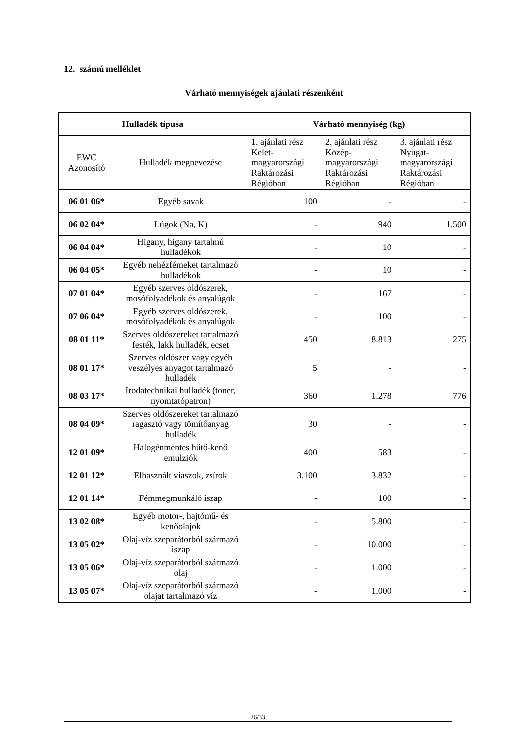12. számú melléklet
Várható mennyiségek ajánlati részenként
| Hulladék típusa | | Várható mennyiség (kg) | | |
| --- | --- | --- | --- | --- |
| EWC Azonosító | Hulladék megnevezése | 1. ajánlati rész Kelet-magyarországi Raktározási Régióban | 2. ajánlati rész Közép-magyarországi Raktározási Régióban | 3. ajánlati rész Nyugat-magyarországi Raktározási Régióban |
| 06 01 06* | Egyéb savak | 100 | - | - |
| 06 02 04* | Lúgok (Na, K) | - | 940 | 1.500 |
| 06 04 04* | Higany, higany tartalmú hulladékok | - | 10 | - |
| 06 04 05* | Egyéb nehézfémeket tartalmazó hulladékok | - | 10 | - |
| 07 01 04* | Egyéb szerves oldószerek, mosófolyadékok és anyalúgok | - | 167 | - |
| 07 06 04* | Egyéb szerves oldószerek, mosófolyadékok és anyalúgok | - | 100 | - |
| 08 01 11* | Szerves oldószereket tartalmazó festék, lakk hulladék, ecset | 450 | 8.813 | 275 |
| 08 01 17* | Szerves oldószer vagy egyéb veszélyes anyagot tartalmazó hulladék | 5 | - | - |
| 08 03 17* | Irodatechnikai hulladék (toner, nyomtatópatron) | 360 | 1.278 | 776 |
| 08 04 09* | Szerves oldószereket tartalmazó ragasztó vagy tömítőanyag hulladék | 30 | - | - |
| 12 01 09* | Halogénmentes hűtő-kenő emulziók | 400 | 583 | - |
| 12 01 12* | Elhasznált viaszok, zsírok | 3.100 | 3.832 | - |
| 12 01 14* | Fémmegmunkáló iszap | - | 100 | - |
| 13 02 08* | Egyéb motor-, hajtómű- és kenőolajok | - | 5.800 | - |
| 13 05 02* | Olaj-víz szeparátorból származó iszap | - | 10.000 | - |
| 13 05 06* | Olaj-víz szeparátorból származó olaj | - | 1.000 | - |
| 13 05 07* | Olaj-víz szeparátorból származó olajat tartalmazó víz | - | 1.000 | - |
26/33